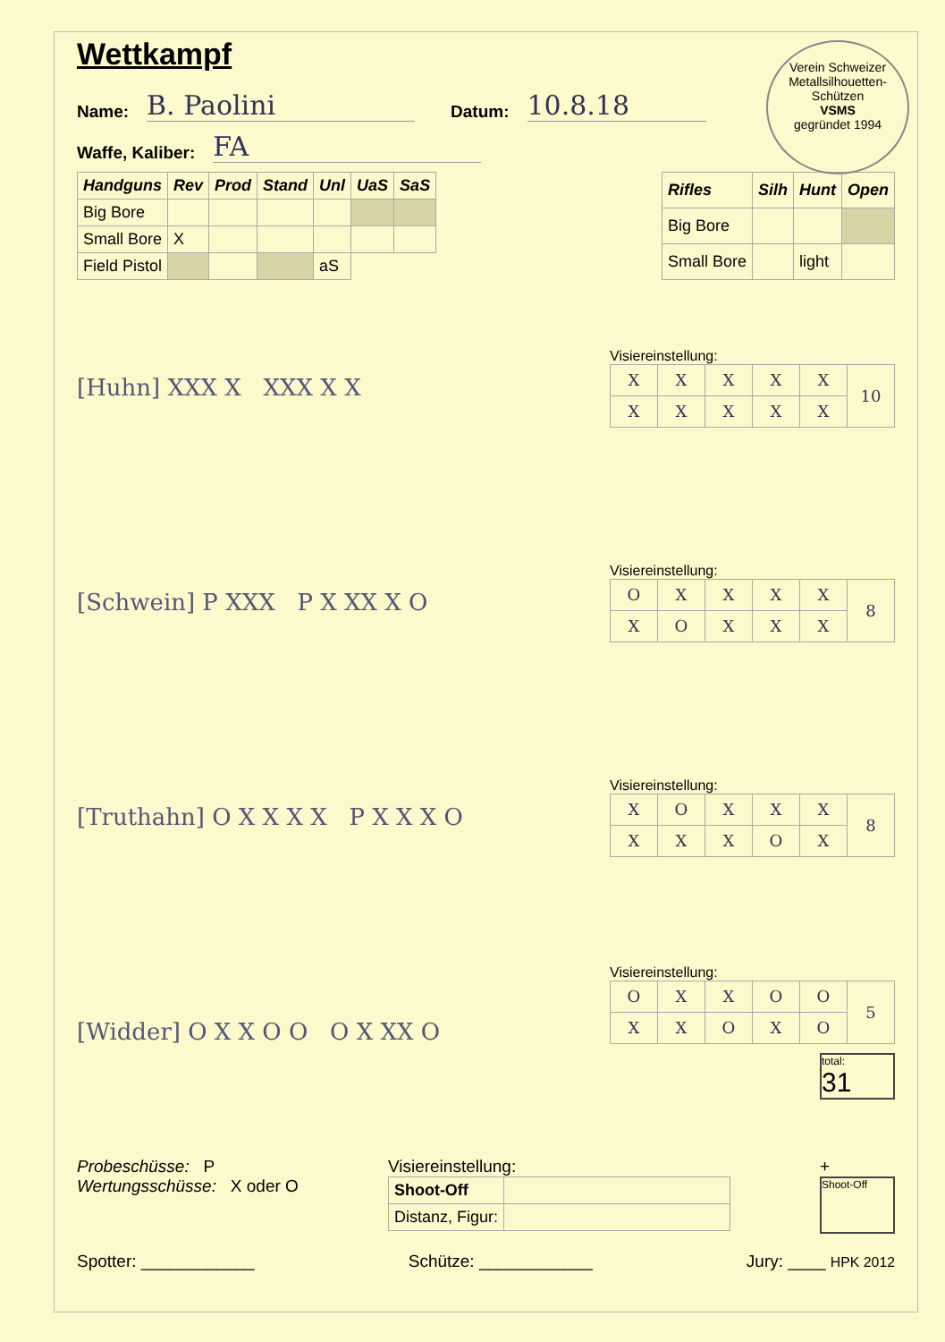Verein Schweizer Metallsilhouetten-Schützen
VSMS
gegründet 1994
Wettkampf
Name: B. Paolini Datum: 10.8.18
Waffe, Kaliber: FA
| Handguns | Rev | Prod | Stand | Unl | UaS | SaS |
| --- | --- | --- | --- | --- | --- | --- |
| Big Bore | | | | | | |
| Small Bore | X | | | | | |
| Field Pistol | | | | aS | | |
| Rifles | Silh | Hunt | Open |
| --- | --- | --- | --- |
| Big Bore | | | |
| Small Bore | | light | |
[Huhn] XXX X XXX X X
Visiereinstellung:
| X | X | X | X | X | 10 |
| X | X | X | X | X | |
[Schwein] P XXX P X XX X O
Visiereinstellung:
| O | X | X | X | X | 8 |
| X | O | X | X | X | |
[Truthahn] O X X X X P X X X O
Visiereinstellung:
| X | O | X | X | X | 8 |
| X | X | X | O | X | |
[Widder] O X X O O O X XX O
Visiereinstellung:
| O | X | X | O | O | 5 |
| X | X | O | X | O | |
total:
31
Probeschüsse: P
Wertungsschüsse: X oder O
Visiereinstellung:
| Shoot-Off | |
| Distanz, Figur: | |
+
Shoot-Off
Spotter: ____________ Schütze: ____________ Jury: ____ HPK 2012